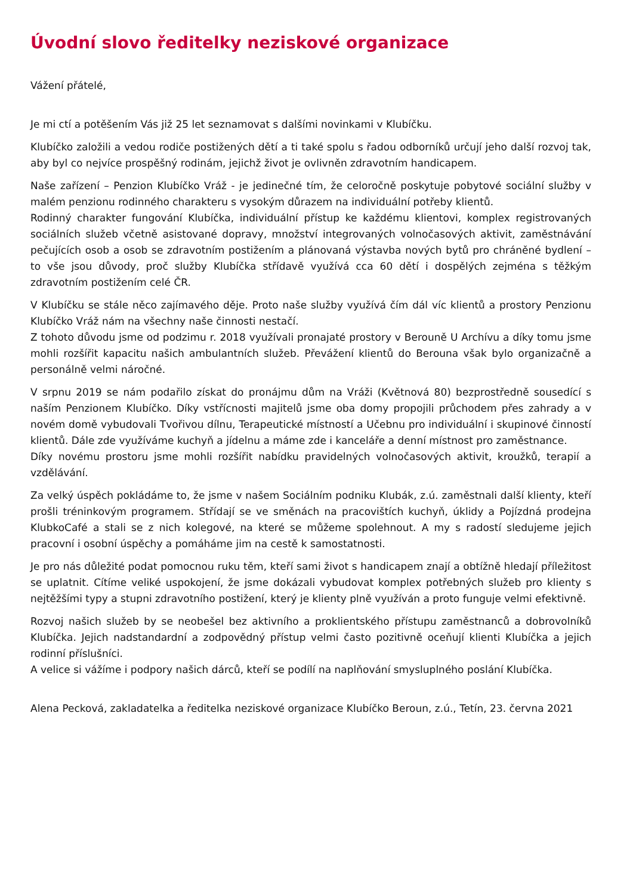Úvodní slovo ředitelky neziskové organizace
Vážení přátelé,
Je mi ctí a potěšením Vás již 25 let seznamovat s dalšími novinkami v Klubíčku.
Klubíčko založili a vedou rodiče postižených dětí a ti také spolu s řadou odborníků určují jeho další rozvoj tak, aby byl co nejvíce prospěšný rodinám, jejichž život je ovlivněn zdravotním handicapem.
Naše zařízení – Penzion Klubíčko Vráž - je jedinečné tím, že celoročně poskytuje pobytové sociální služby v malém penzionu rodinného charakteru s vysokým důrazem na individuální potřeby klientů.
Rodinný charakter fungování Klubíčka, individuální přístup ke každému klientovi, komplex registrovaných sociálních služeb včetně asistované dopravy, množství integrovaných volnočasových aktivit, zaměstnávání pečujících osob a osob se zdravotním postižením a plánovaná výstavba nových bytů pro chráněné bydlení – to vše jsou důvody, proč služby Klubíčka střídavě využívá cca 60 dětí i dospělých zejména s těžkým zdravotním postižením celé ČR.
V Klubíčku se stále něco zajímavého děje. Proto naše služby využívá čím dál víc klientů a prostory Penzionu Klubíčko Vráž nám na všechny naše činnosti nestačí.
Z tohoto důvodu jsme od podzimu r. 2018 využívali pronajaté prostory v Berouně U Archívu a díky tomu jsme mohli rozšířit kapacitu našich ambulantních služeb. Převážení klientů do Berouna však bylo organizačně a personálně velmi náročné.
V srpnu 2019 se nám podařilo získat do pronájmu dům na Vráži (Květnová 80) bezprostředně sousedící s naším Penzionem Klubíčko. Díky vstřícnosti majitelů jsme oba domy propojili průchodem přes zahrady a v novém domě vybudovali Tvořivou dílnu, Terapeutické místností a Učebnu pro individuální i skupinové činností klientů. Dále zde využíváme kuchyň a jídelnu a máme zde i kanceláře a denní místnost pro zaměstnance.
Díky novému prostoru jsme mohli rozšířit nabídku pravidelných volnočasových aktivit, kroužků, terapií a vzdělávání.
Za velký úspěch pokládáme to, že jsme v našem Sociálním podniku Klubák, z.ú. zaměstnali další klienty, kteří prošli tréninkovým programem. Střídají se ve směnách na pracovištích kuchyň, úklidy a Pojízdná prodejna KlubkoCafé a stali se z nich kolegové, na které se můžeme spolehnout. A my s radostí sledujeme jejich pracovní i osobní úspěchy a pomáháme jim na cestě k samostatnosti.
Je pro nás důležité podat pomocnou ruku těm, kteří sami život s handicapem znají a obtížně hledají příležitost se uplatnit. Cítíme veliké uspokojení, že jsme dokázali vybudovat komplex potřebných služeb pro klienty s nejtěžšími typy a stupni zdravotního postižení, který je klienty plně využíván a proto funguje velmi efektivně.
Rozvoj našich služeb by se neobešel bez aktivního a proklientského přístupu zaměstnanců a dobrovolníků Klubíčka. Jejich nadstandardní a zodpovědný přístup velmi často pozitivně oceňují klienti Klubíčka a jejich rodinní příslušníci.
A velice si vážíme i podpory našich dárců, kteří se podílí na naplňování smysluplného poslání Klubíčka.
Alena Pecková, zakladatelka a ředitelka neziskové organizace Klubíčko Beroun, z.ú., Tetín, 23. června 2021